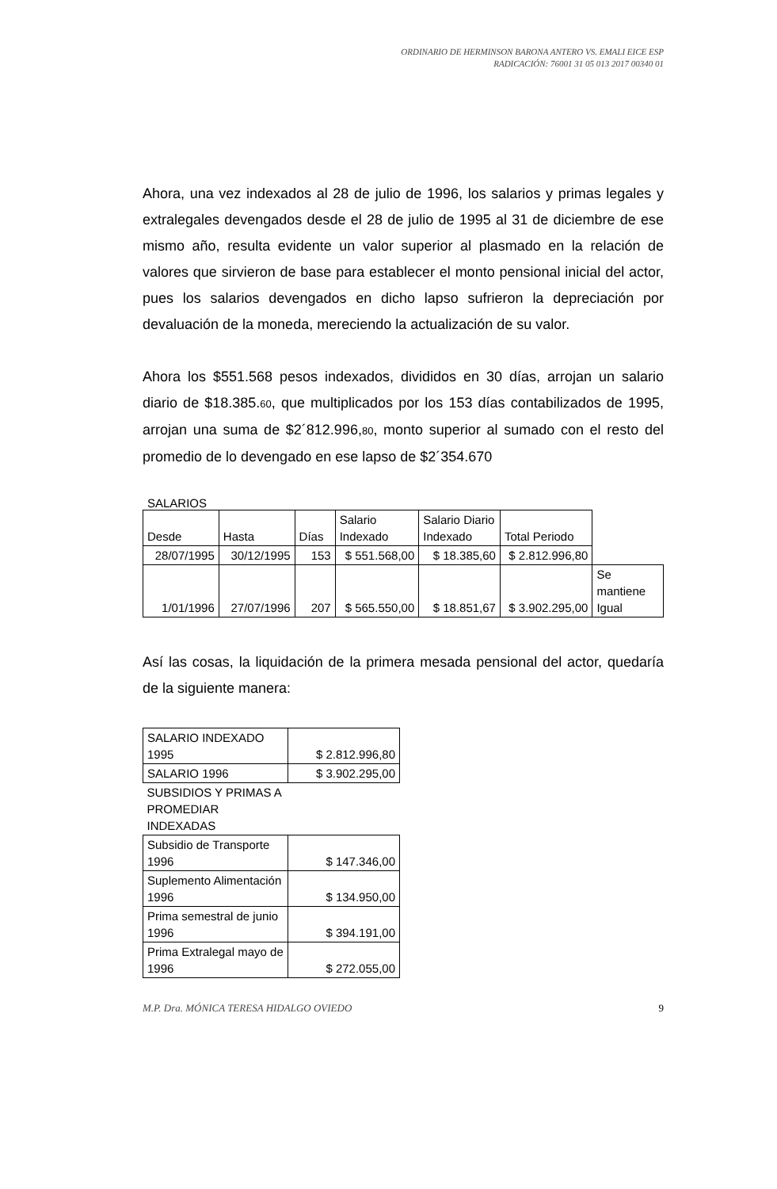ORDINARIO DE HERMINSON BARONA ANTERO VS. EMALI EICE ESP
RADICACIÓN: 76001 31 05 013 2017 00340 01
Ahora, una vez indexados al 28 de julio de 1996, los salarios y primas legales y extralegales devengados desde el 28 de julio de 1995 al 31 de diciembre de ese mismo año, resulta evidente un valor superior al plasmado en la relación de valores que sirvieron de base para establecer el monto pensional inicial del actor, pues los salarios devengados en dicho lapso sufrieron la depreciación por devaluación de la moneda, mereciendo la actualización de su valor.
Ahora los $551.568 pesos indexados, divididos en 30 días, arrojan un salario diario de $18.385.60, que multiplicados por los 153 días contabilizados de 1995, arrojan una suma de $2´812.996,80, monto superior al sumado con el resto del promedio de lo devengado en ese lapso de $2´354.670
SALARIOS
| Desde | Hasta | Días | Salario Indexado | Salario Diario Indexado | Total Periodo | |
| 28/07/1995 | 30/12/1995 | 153 | $ 551.568,00 | $ 18.385,60 | $ 2.812.996,80 | |
| 1/01/1996 | 27/07/1996 | 207 | $ 565.550,00 | $ 18.851,67 | $ 3.902.295,00 | Se mantiene Igual |
Así las cosas, la liquidación de la primera mesada pensional del actor, quedaría de la siguiente manera:
| SALARIO INDEXADO 1995 | $ 2.812.996,80 |
| SALARIO 1996 | $ 3.902.295,00 |
| SUBSIDIOS Y PRIMAS A PROMEDIAR INDEXADAS | |
| Subsidio de Transporte 1996 | $ 147.346,00 |
| Suplemento Alimentación 1996 | $ 134.950,00 |
| Prima semestral de junio 1996 | $ 394.191,00 |
| Prima Extralegal mayo de 1996 | $ 272.055,00 |
M.P. Dra. MÓNICA TERESA HIDALGO OVIEDO 9